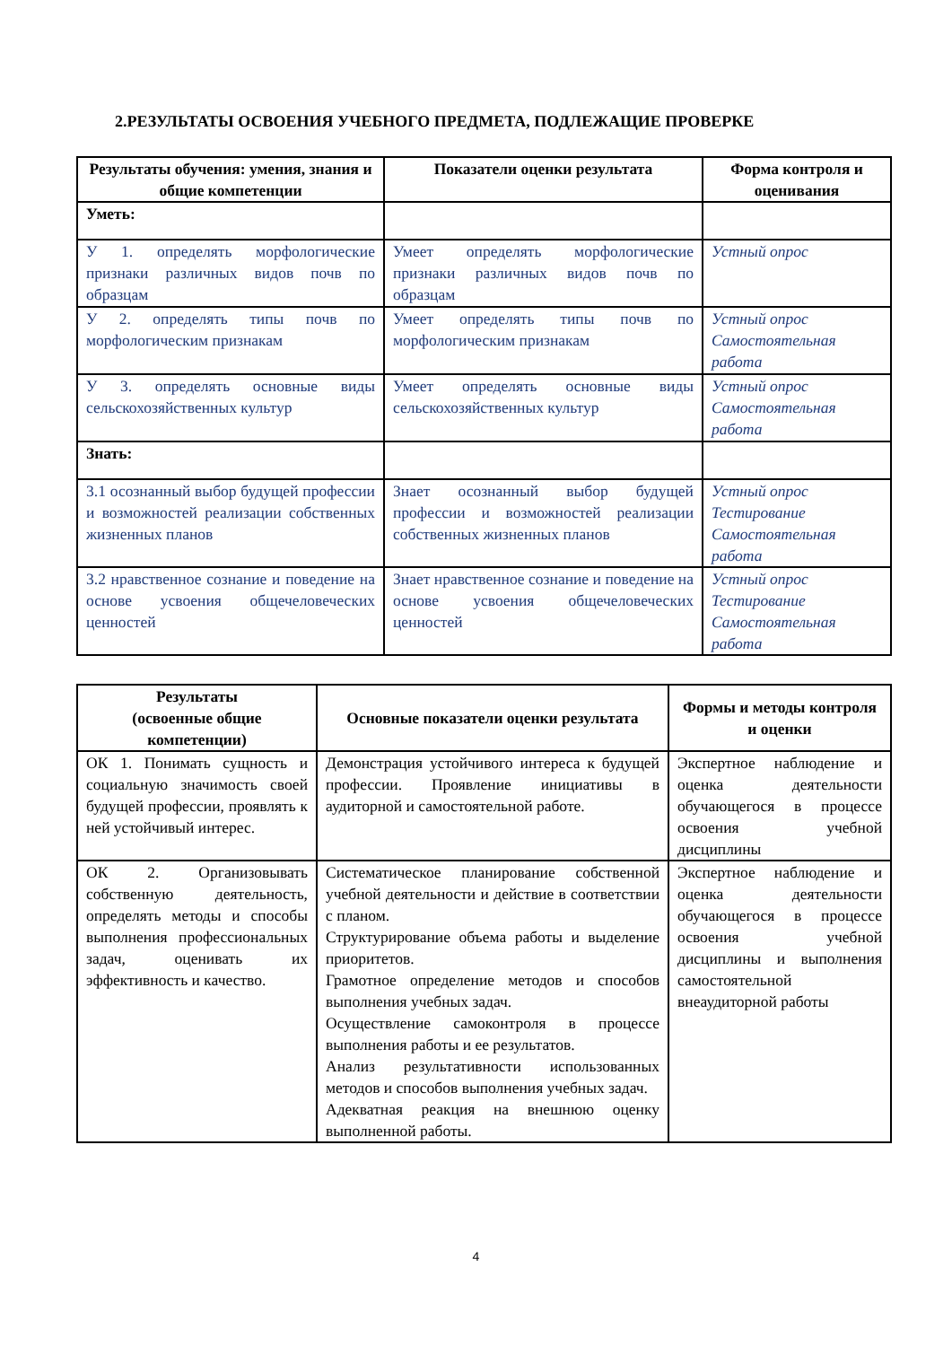2.РЕЗУЛЬТАТЫ ОСВОЕНИЯ УЧЕБНОГО ПРЕДМЕТА, ПОДЛЕЖАЩИЕ ПРОВЕРКЕ
| Результаты обучения: умения, знания и общие компетенции | Показатели оценки результата | Форма контроля и оценивания |
| --- | --- | --- |
| Уметь: | | |
| У 1. определять морфологические признаки различных видов почв по образцам | Умеет определять морфологические признаки различных видов почв по образцам | Устный опрос |
| У 2. определять типы почв по морфологическим признакам | Умеет определять типы почв по морфологическим признакам | Устный опрос Самостоятельная работа |
| У 3. определять основные виды сельскохозяйственных культур | Умеет определять основные виды сельскохозяйственных культур | Устный опрос Самостоятельная работа |
| Знать: | | |
| 3.1 осознанный выбор будущей профессии и возможностей реализации собственных жизненных планов | Знает осознанный выбор будущей профессии и возможностей реализации собственных жизненных планов | Устный опрос Тестирование Самостоятельная работа |
| 3.2 нравственное сознание и поведение на основе усвоения общечеловеческих ценностей | Знает нравственное сознание и поведение на основе усвоения общечеловеческих ценностей | Устный опрос Тестирование Самостоятельная работа |
| Результаты (освоенные общие компетенции) | Основные показатели оценки результата | Формы и методы контроля и оценки |
| --- | --- | --- |
| ОК 1. Понимать сущность и социальную значимость своей будущей профессии, проявлять к ней устойчивый интерес. | Демонстрация устойчивого интереса к будущей профессии. Проявление инициативы в аудиторной и самостоятельной работе. | Экспертное наблюдение и оценка деятельности обучающегося в процессе освоения учебной дисциплины |
| ОК 2. Организовывать собственную деятельность, определять методы и способы выполнения профессиональных задач, оценивать их эффективность и качество. | Систематическое планирование собственной учебной деятельности и действие в соответствии с планом. Структурирование объема работы и выделение приоритетов. Грамотное определение методов и способов выполнения учебных задач. Осуществление самоконтроля в процессе выполнения работы и ее результатов. Анализ результативности использованных методов и способов выполнения учебных задач. Адекватная реакция на внешнюю оценку выполненной работы. | Экспертное наблюдение и оценка деятельности обучающегося в процессе освоения учебной дисциплины и выполнения самостоятельной внеаудиторной работы |
4